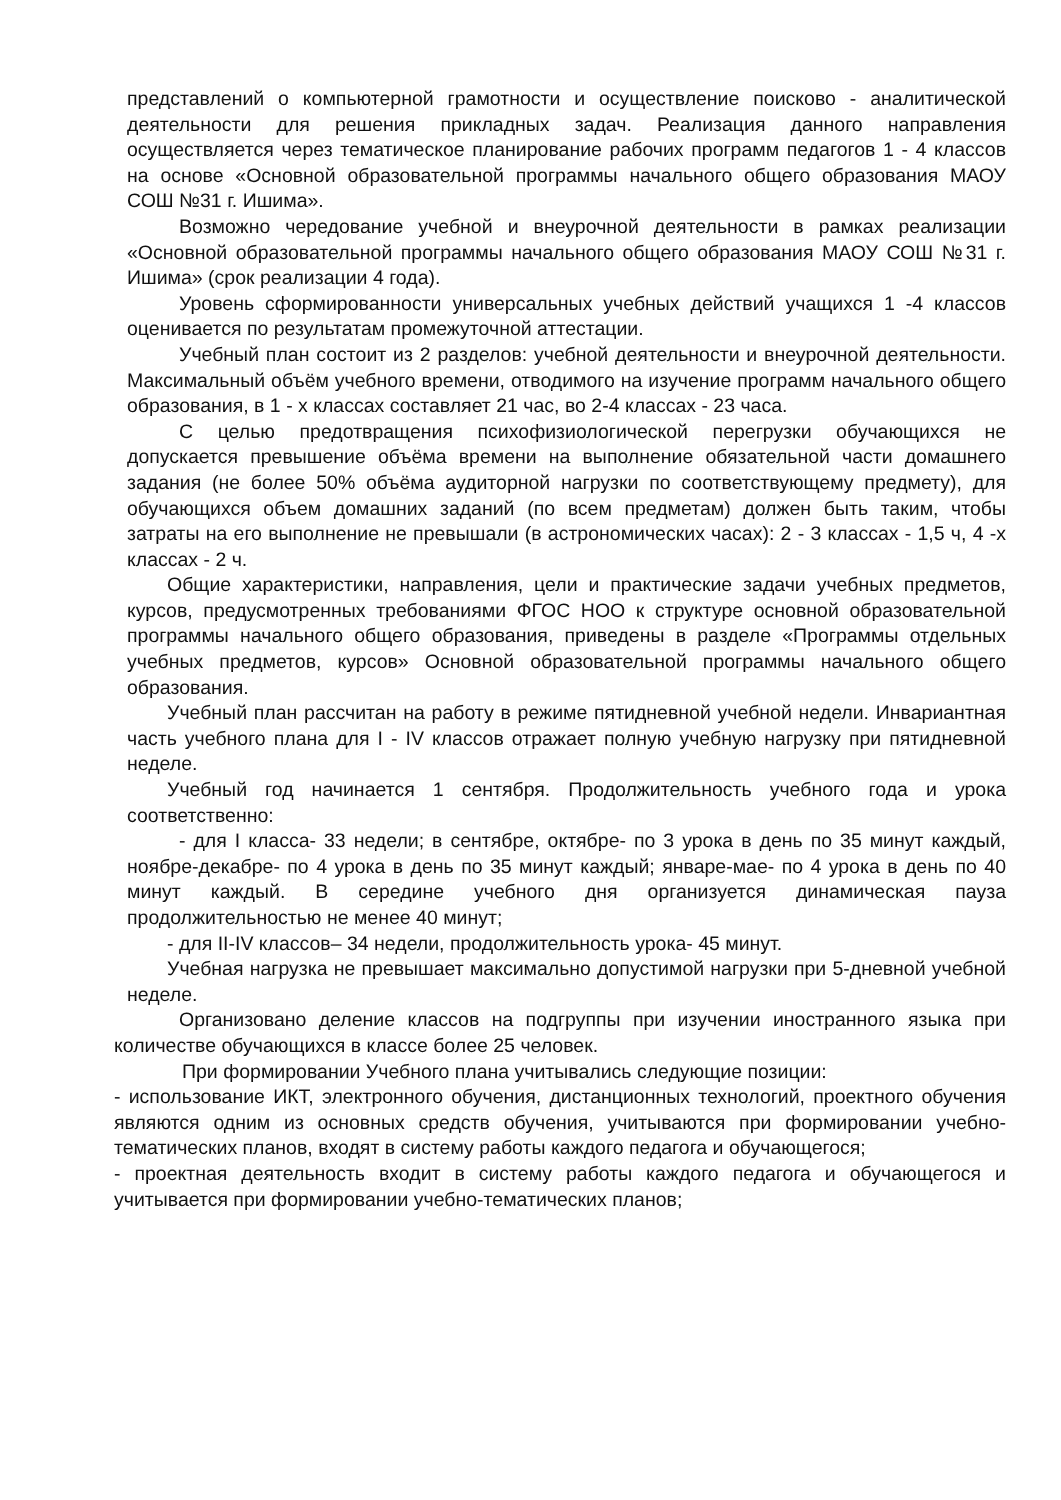представлений о компьютерной грамотности и осуществление поисково - аналитической деятельности для решения прикладных задач. Реализация данного направления осуществляется через тематическое планирование рабочих программ педагогов 1 - 4 классов на основе «Основной образовательной программы начального общего образования МАОУ СОШ №31 г. Ишима».
Возможно чередование учебной и внеурочной деятельности в рамках реализации «Основной образовательной программы начального общего образования МАОУ СОШ №31 г. Ишима» (срок реализации 4 года).
Уровень сформированности универсальных учебных действий учащихся 1 -4 классов оценивается по результатам промежуточной аттестации.
Учебный план состоит из 2 разделов: учебной деятельности и внеурочной деятельности. Максимальный объём учебного времени, отводимого на изучение программ начального общего образования, в 1 - х классах составляет 21 час, во 2-4 классах - 23 часа.
С целью предотвращения психофизиологической перегрузки обучающихся не допускается превышение объёма времени на выполнение обязательной части домашнего задания (не более 50% объёма аудиторной нагрузки по соответствующему предмету), для обучающихся объем домашних заданий (по всем предметам) должен быть таким, чтобы затраты на его выполнение не превышали (в астрономических часах): 2 - 3 классах - 1,5 ч, 4 -х классах - 2 ч.
Общие характеристики, направления, цели и практические задачи учебных предметов, курсов, предусмотренных требованиями ФГОС НОО к структуре основной образовательной программы начального общего образования, приведены в разделе «Программы отдельных учебных предметов, курсов» Основной образовательной программы начального общего образования.
Учебный план рассчитан на работу в режиме пятидневной учебной недели. Инвариантная часть учебного плана для I - IV классов отражает полную учебную нагрузку при пятидневной неделе.
Учебный год начинается 1 сентября. Продолжительность учебного года и урока соответственно:
- для I класса- 33 недели; в сентябре, октябре- по 3 урока в день по 35 минут каждый, ноябре-декабре- по 4 урока в день по 35 минут каждый; январе-мае- по 4 урока в день по 40 минут каждый. В середине учебного дня организуется динамическая пауза продолжительностью не менее 40 минут;
- для II-IV классов– 34 недели, продолжительность урока- 45 минут.
Учебная нагрузка не превышает максимально допустимой нагрузки при 5-дневной учебной неделе.
Организовано деление классов на подгруппы при изучении иностранного языка при количестве обучающихся в классе более 25 человек.
При формировании Учебного плана учитывались следующие позиции:
- использование ИКТ, электронного обучения, дистанционных технологий, проектного обучения являются одним из основных средств обучения, учитываются при формировании учебно-тематических планов, входят в систему работы каждого педагога и обучающегося;
- проектная деятельность входит в систему работы каждого педагога и обучающегося и учитывается при формировании учебно-тематических планов;